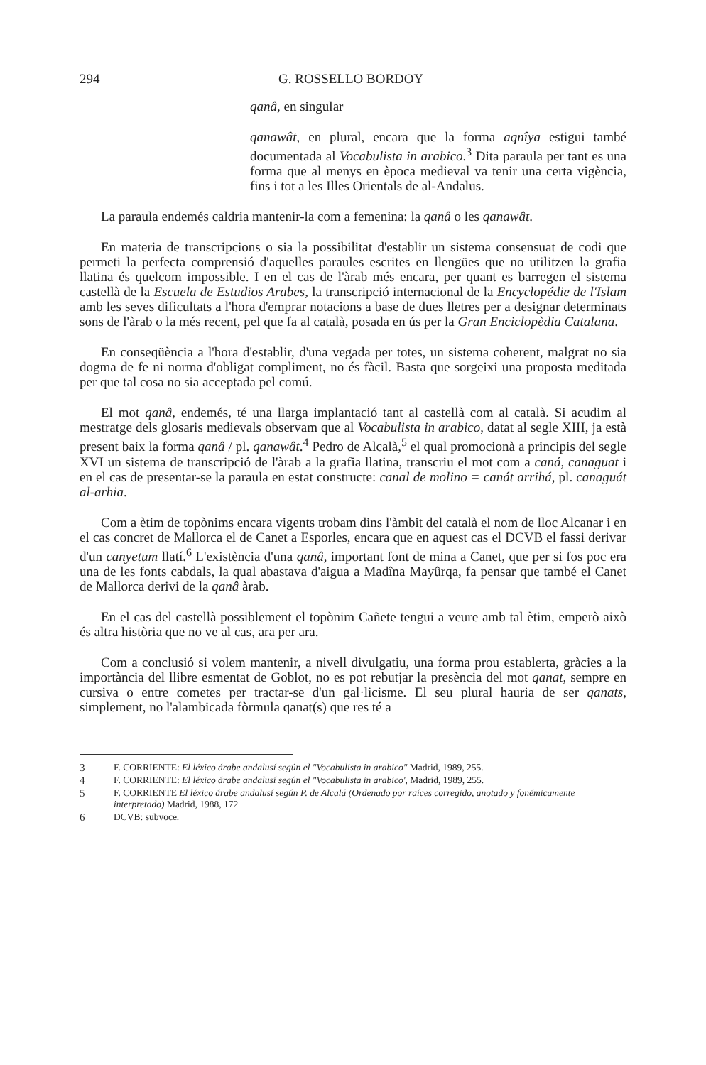294 G. ROSSELLO BORDOY
qanâ, en singular
qanawât, en plural, encara que la forma aqnîya estigui també documentada al Vocabulista in arabico.<sup>3</sup> Dita paraula per tant es una forma que al menys en època medieval va tenir una certa vigència, fins i tot a les Illes Orientals de al-Andalus.
La paraula endemés caldria mantenir-la com a femenina: la qanâ o les qanawât.
En materia de transcripcions o sia la possibilitat d'establir un sistema consensuat de codi que permeti la perfecta comprensió d'aquelles paraules escrites en llengües que no utilitzen la grafia llatina és quelcom impossible. I en el cas de l'àrab més encara, per quant es barregen el sistema castellà de la Escuela de Estudios Arabes, la transcripció internacional de la Encyclopédie de l'Islam amb les seves dificultats a l'hora d'emprar notacions a base de dues lletres per a designar determinats sons de l'àrab o la més recent, pel que fa al català, posada en ús per la Gran Enciclopèdia Catalana.
En conseqüència a l'hora d'establir, d'una vegada per totes, un sistema coherent, malgrat no sia dogma de fe ni norma d'obligat compliment, no és fàcil. Basta que sorgeixi una proposta meditada per que tal cosa no sia acceptada pel comú.
El mot qanâ, endemés, té una llarga implantació tant al castellà com al català. Si acudim al mestratge dels glosaris medievals observam que al Vocabulista in arabico, datat al segle XIII, ja està present baix la forma qanâ / pl. qanawât.<sup>4</sup> Pedro de Alcalà,<sup>5</sup> el qual promocionà a principis del segle XVI un sistema de transcripció de l'àrab a la grafia llatina, transcriu el mot com a caná, canaguat i en el cas de presentar-se la paraula en estat constructe: canal de molino = canát arrihá, pl. canaguát al-arhia.
Com a ètim de topònims encara vigents trobam dins l'àmbit del català el nom de lloc Alcanar i en el cas concret de Mallorca el de Canet a Esporles, encara que en aquest cas el DCVB el fassi derivar d'un canyetum llatí.<sup>6</sup> L'existència d'una qanâ, important font de mina a Canet, que per si fos poc era una de les fonts cabdals, la qual abastava d'aigua a Madîna Mayûrqa, fa pensar que també el Canet de Mallorca derivi de la qanâ àrab.
En el cas del castellà possiblement el topònim Cañete tengui a veure amb tal ètim, emperò això és altra història que no ve al cas, ara per ara.
Com a conclusió si volem mantenir, a nivell divulgatiu, una forma prou establerta, gràcies a la importància del llibre esmentat de Goblot, no es pot rebutjar la presència del mot qanat, sempre en cursiva o entre cometes per tractar-se d'un gal·licisme. El seu plural hauria de ser qanats, simplement, no l'alambicada fòrmula qanat(s) que res té a
3 F. CORRIENTE: El léxico árabe andalusí según el "Vocabulista in arabico" Madrid, 1989, 255.
4 F. CORRIENTE: El léxico árabe andalusí según el "Vocabulista in arabico', Madrid, 1989, 255.
5 F. CORRIENTE El léxico árabe andalusí según P. de Alcalá (Ordenado por raíces corregido, anotado y fonémicamente interpretado) Madrid, 1988, 172
6 DCVB: subvoce.